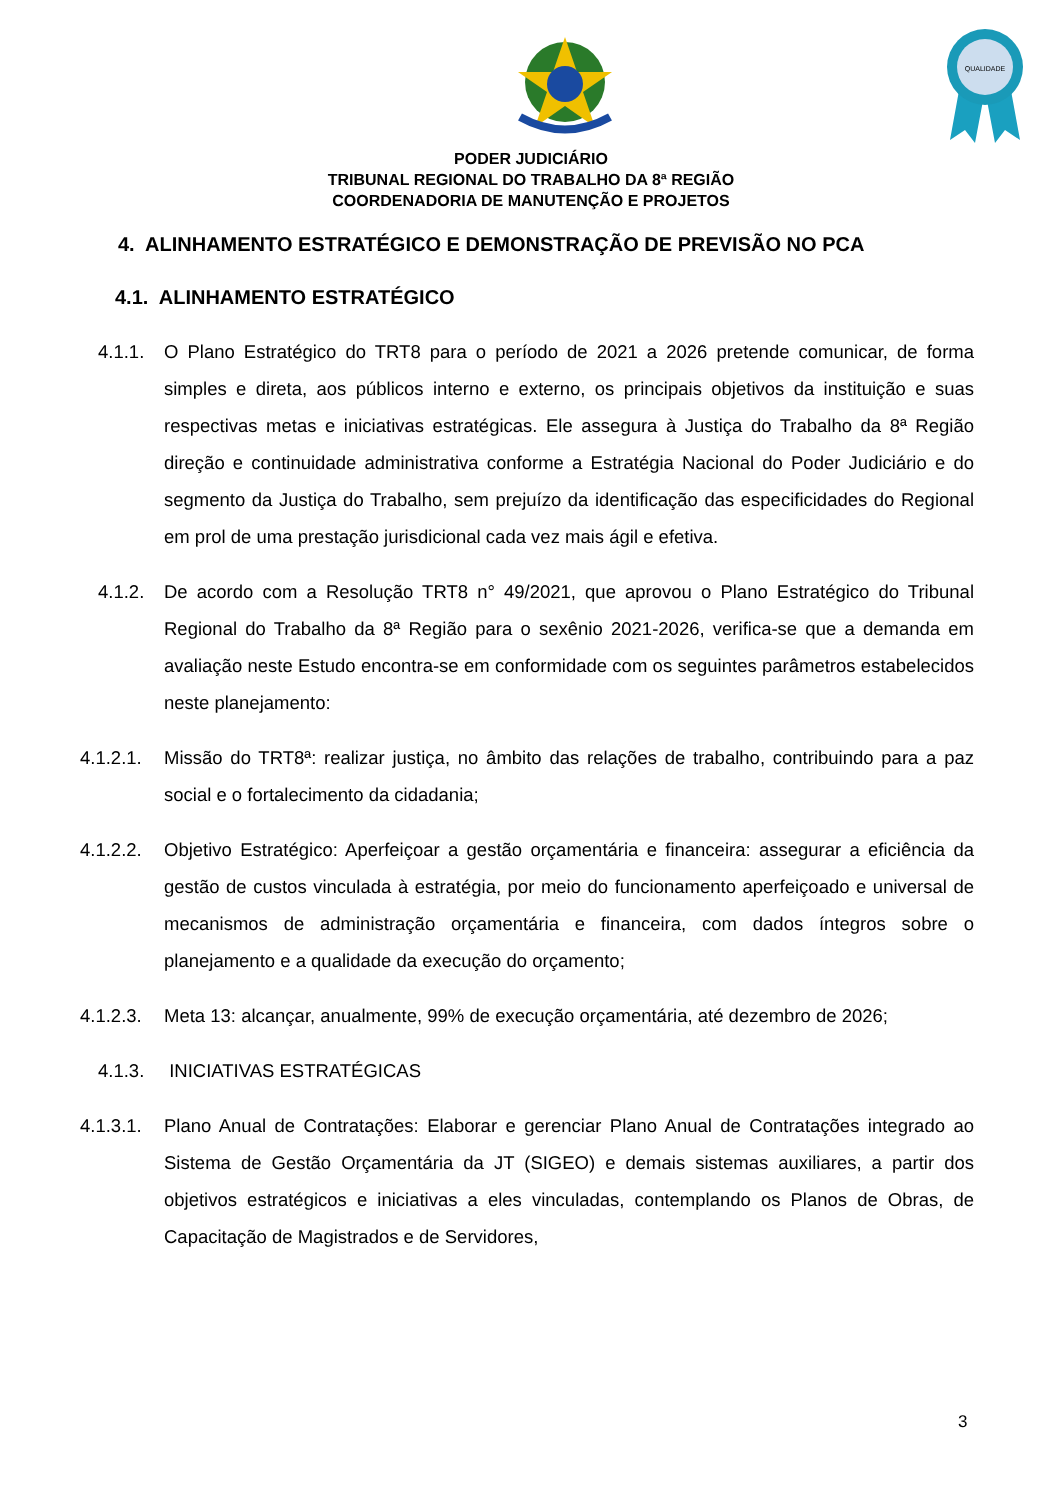QUALIDADE
PODER JUDICIÁRIO
TRIBUNAL REGIONAL DO TRABALHO DA 8ª REGIÃO
COORDENADORIA DE MANUTENÇÃO E PROJETOS
4. ALINHAMENTO ESTRATÉGICO E DEMONSTRAÇÃO DE PREVISÃO NO PCA
4.1. ALINHAMENTO ESTRATÉGICO
4.1.1. O Plano Estratégico do TRT8 para o período de 2021 a 2026 pretende comunicar, de forma simples e direta, aos públicos interno e externo, os principais objetivos da instituição e suas respectivas metas e iniciativas estratégicas. Ele assegura à Justiça do Trabalho da 8ª Região direção e continuidade administrativa conforme a Estratégia Nacional do Poder Judiciário e do segmento da Justiça do Trabalho, sem prejuízo da identificação das especificidades do Regional em prol de uma prestação jurisdicional cada vez mais ágil e efetiva.
4.1.2. De acordo com a Resolução TRT8 n° 49/2021, que aprovou o Plano Estratégico do Tribunal Regional do Trabalho da 8ª Região para o sexênio 2021-2026, verifica-se que a demanda em avaliação neste Estudo encontra-se em conformidade com os seguintes parâmetros estabelecidos neste planejamento:
4.1.2.1. Missão do TRT8ª: realizar justiça, no âmbito das relações de trabalho, contribuindo para a paz social e o fortalecimento da cidadania;
4.1.2.2. Objetivo Estratégico: Aperfeiçoar a gestão orçamentária e financeira: assegurar a eficiência da gestão de custos vinculada à estratégia, por meio do funcionamento aperfeiçoado e universal de mecanismos de administração orçamentária e financeira, com dados íntegros sobre o planejamento e a qualidade da execução do orçamento;
4.1.2.3. Meta 13: alcançar, anualmente, 99% de execução orçamentária, até dezembro de 2026;
4.1.3. INICIATIVAS ESTRATÉGICAS
4.1.3.1. Plano Anual de Contratações: Elaborar e gerenciar Plano Anual de Contratações integrado ao Sistema de Gestão Orçamentária da JT (SIGEO) e demais sistemas auxiliares, a partir dos objetivos estratégicos e iniciativas a eles vinculadas, contemplando os Planos de Obras, de Capacitação de Magistrados e de Servidores,
3